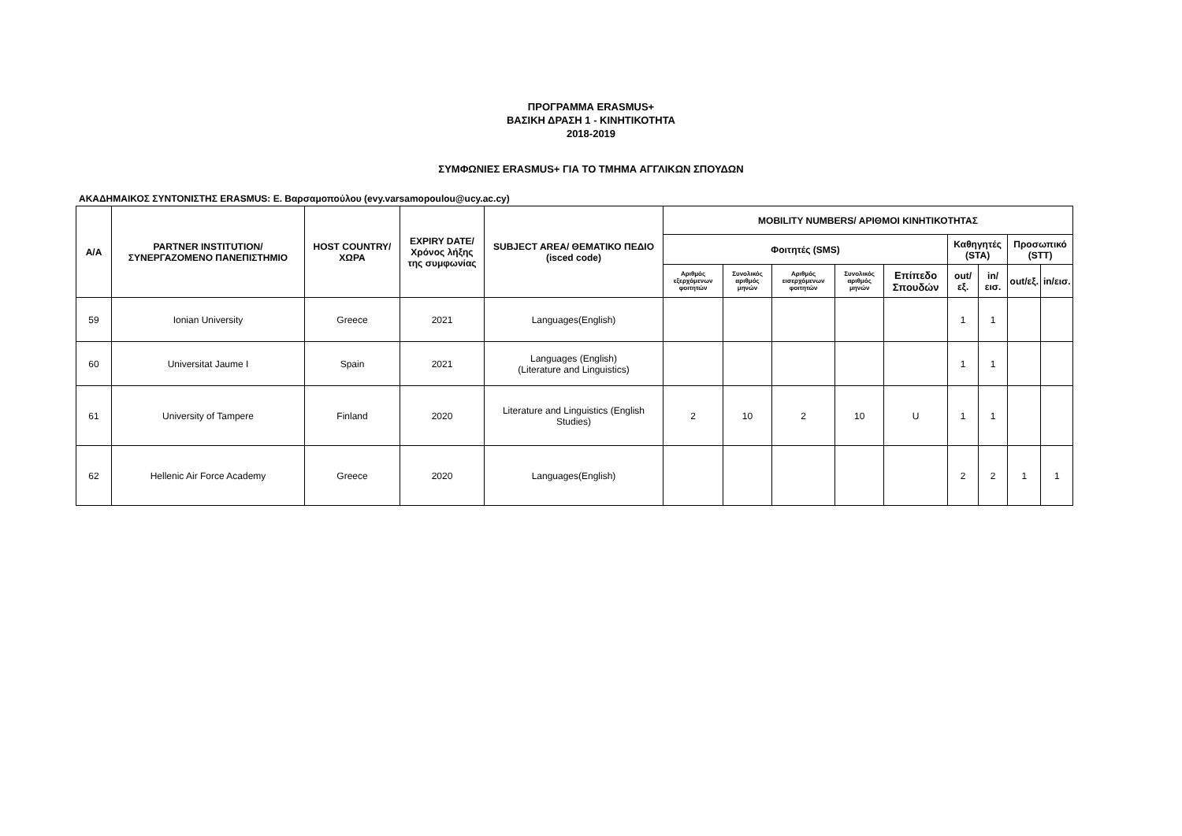ΠΡΟΓΡΑΜΜΑ ERASMUS+
ΒΑΣΙΚΗ ΔΡΑΣΗ 1 - ΚΙΝΗΤΙΚΟΤΗΤΑ
2018-2019
ΣΥΜΦΩΝΙΕΣ ERASMUS+ ΓΙΑ ΤΟ ΤΜΗΜΑ ΑΓΓΛΙΚΩΝ ΣΠΟΥΔΩΝ
ΑΚΑΔΗΜΑΙΚΟΣ ΣΥΝΤΟΝΙΣΤΗΣ ERASMUS: Ε. Βαρσαμοπούλου (evy.varsamopoulou@ucy.ac.cy)
| Α/Α | PARTNER INSTITUTION/ ΣΥΝΕΡΓΑΖΟΜΕΝΟ ΠΑΝΕΠΙΣΤΗΜΙΟ | HOST COUNTRY/ ΧΩΡΑ | EXPIRY DATE/ Χρόνος λήξης της συμφωνίας | SUBJECT AREA/ ΘΕΜΑΤΙΚΟ ΠΕΔΙΟ (isced code) | MOBILITY NUMBERS/ ΑΡΙΘΜΟΙ ΚΙΝΗΤΙΚΟΤΗΤΑΣ | | | | | | | | |
| --- | --- | --- | --- | --- | --- | --- | --- | --- | --- | --- | --- | --- | --- |
| | | | | | Φοιτητές (SMS) | | | | | Καθηγητές (STA) | | Προσωπικό (STT) | |
| | | | | | Αριθμός εξερχόμενων φοιτητών | Συνολικός αριθμός μηνών | Αριθμός εισερχόμενων φοιτητών | Συνολικός αριθμός μηνών | Επίπεδο Σπουδών | out/εξ. | in/εισ. | out/εξ. | in/εισ. |
| 59 | Ionian University | Greece | 2021 | Languages(English) | | | | | | 1 | 1 | | |
| 60 | Universitat Jaume I | Spain | 2021 | Languages (English) (Literature and Linguistics) | | | | | | 1 | 1 | | |
| 61 | University of Tampere | Finland | 2020 | Literature and Linguistics (English Studies) | 2 | 10 | 2 | 10 | U | 1 | 1 | | |
| 62 | Hellenic Air Force Academy | Greece | 2020 | Languages(English) | | | | | | 2 | 2 | 1 | 1 |